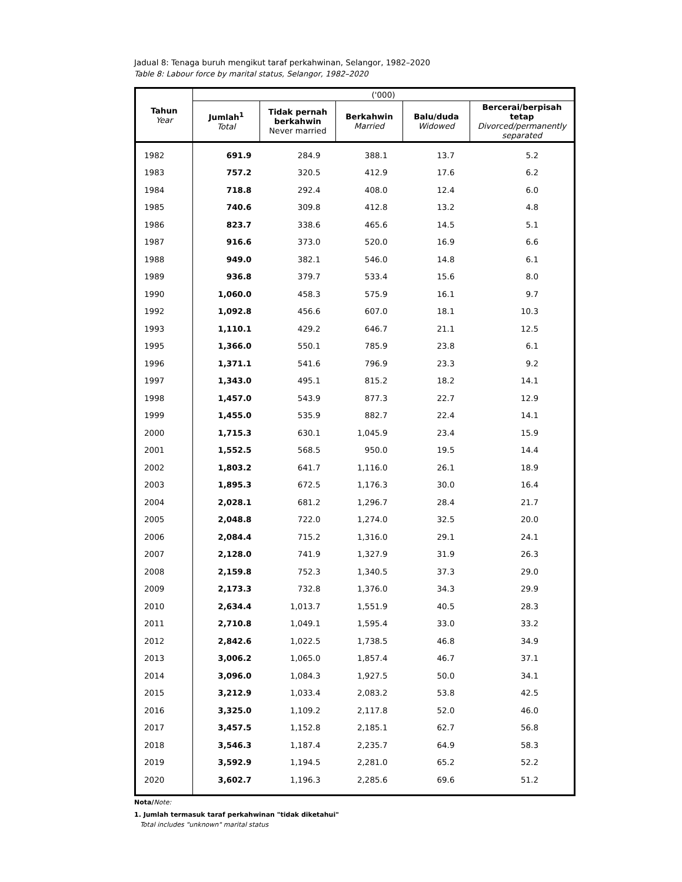Jadual 8: Tenaga buruh mengikut taraf perkahwinan, Selangor, 1982–2020
Table 8: Labour force by marital status, Selangor, 1982–2020
| Tahun Year | ('000) | | | | |
| --- | --- | --- | --- | --- | --- |
| | Jumlah<sup>1</sup> Total | Tidak pernah berkahwin Never married | Berkahwin Married | Balu/duda Widowed | Bercerai/berpisah tetap Divorced/permanently separated |
| 1982 | 691.9 | 284.9 | 388.1 | 13.7 | 5.2 |
| 1983 | 757.2 | 320.5 | 412.9 | 17.6 | 6.2 |
| 1984 | 718.8 | 292.4 | 408.0 | 12.4 | 6.0 |
| 1985 | 740.6 | 309.8 | 412.8 | 13.2 | 4.8 |
| 1986 | 823.7 | 338.6 | 465.6 | 14.5 | 5.1 |
| 1987 | 916.6 | 373.0 | 520.0 | 16.9 | 6.6 |
| 1988 | 949.0 | 382.1 | 546.0 | 14.8 | 6.1 |
| 1989 | 936.8 | 379.7 | 533.4 | 15.6 | 8.0 |
| 1990 | 1,060.0 | 458.3 | 575.9 | 16.1 | 9.7 |
| 1992 | 1,092.8 | 456.6 | 607.0 | 18.1 | 10.3 |
| 1993 | 1,110.1 | 429.2 | 646.7 | 21.1 | 12.5 |
| 1995 | 1,366.0 | 550.1 | 785.9 | 23.8 | 6.1 |
| 1996 | 1,371.1 | 541.6 | 796.9 | 23.3 | 9.2 |
| 1997 | 1,343.0 | 495.1 | 815.2 | 18.2 | 14.1 |
| 1998 | 1,457.0 | 543.9 | 877.3 | 22.7 | 12.9 |
| 1999 | 1,455.0 | 535.9 | 882.7 | 22.4 | 14.1 |
| 2000 | 1,715.3 | 630.1 | 1,045.9 | 23.4 | 15.9 |
| 2001 | 1,552.5 | 568.5 | 950.0 | 19.5 | 14.4 |
| 2002 | 1,803.2 | 641.7 | 1,116.0 | 26.1 | 18.9 |
| 2003 | 1,895.3 | 672.5 | 1,176.3 | 30.0 | 16.4 |
| 2004 | 2,028.1 | 681.2 | 1,296.7 | 28.4 | 21.7 |
| 2005 | 2,048.8 | 722.0 | 1,274.0 | 32.5 | 20.0 |
| 2006 | 2,084.4 | 715.2 | 1,316.0 | 29.1 | 24.1 |
| 2007 | 2,128.0 | 741.9 | 1,327.9 | 31.9 | 26.3 |
| 2008 | 2,159.8 | 752.3 | 1,340.5 | 37.3 | 29.0 |
| 2009 | 2,173.3 | 732.8 | 1,376.0 | 34.3 | 29.9 |
| 2010 | 2,634.4 | 1,013.7 | 1,551.9 | 40.5 | 28.3 |
| 2011 | 2,710.8 | 1,049.1 | 1,595.4 | 33.0 | 33.2 |
| 2012 | 2,842.6 | 1,022.5 | 1,738.5 | 46.8 | 34.9 |
| 2013 | 3,006.2 | 1,065.0 | 1,857.4 | 46.7 | 37.1 |
| 2014 | 3,096.0 | 1,084.3 | 1,927.5 | 50.0 | 34.1 |
| 2015 | 3,212.9 | 1,033.4 | 2,083.2 | 53.8 | 42.5 |
| 2016 | 3,325.0 | 1,109.2 | 2,117.8 | 52.0 | 46.0 |
| 2017 | 3,457.5 | 1,152.8 | 2,185.1 | 62.7 | 56.8 |
| 2018 | 3,546.3 | 1,187.4 | 2,235.7 | 64.9 | 58.3 |
| 2019 | 3,592.9 | 1,194.5 | 2,281.0 | 65.2 | 52.2 |
| 2020 | 3,602.7 | 1,196.3 | 2,285.6 | 69.6 | 51.2 |
Nota/Note:
1. Jumlah termasuk taraf perkahwinan "tidak diketahui"
Total includes "unknown" marital status